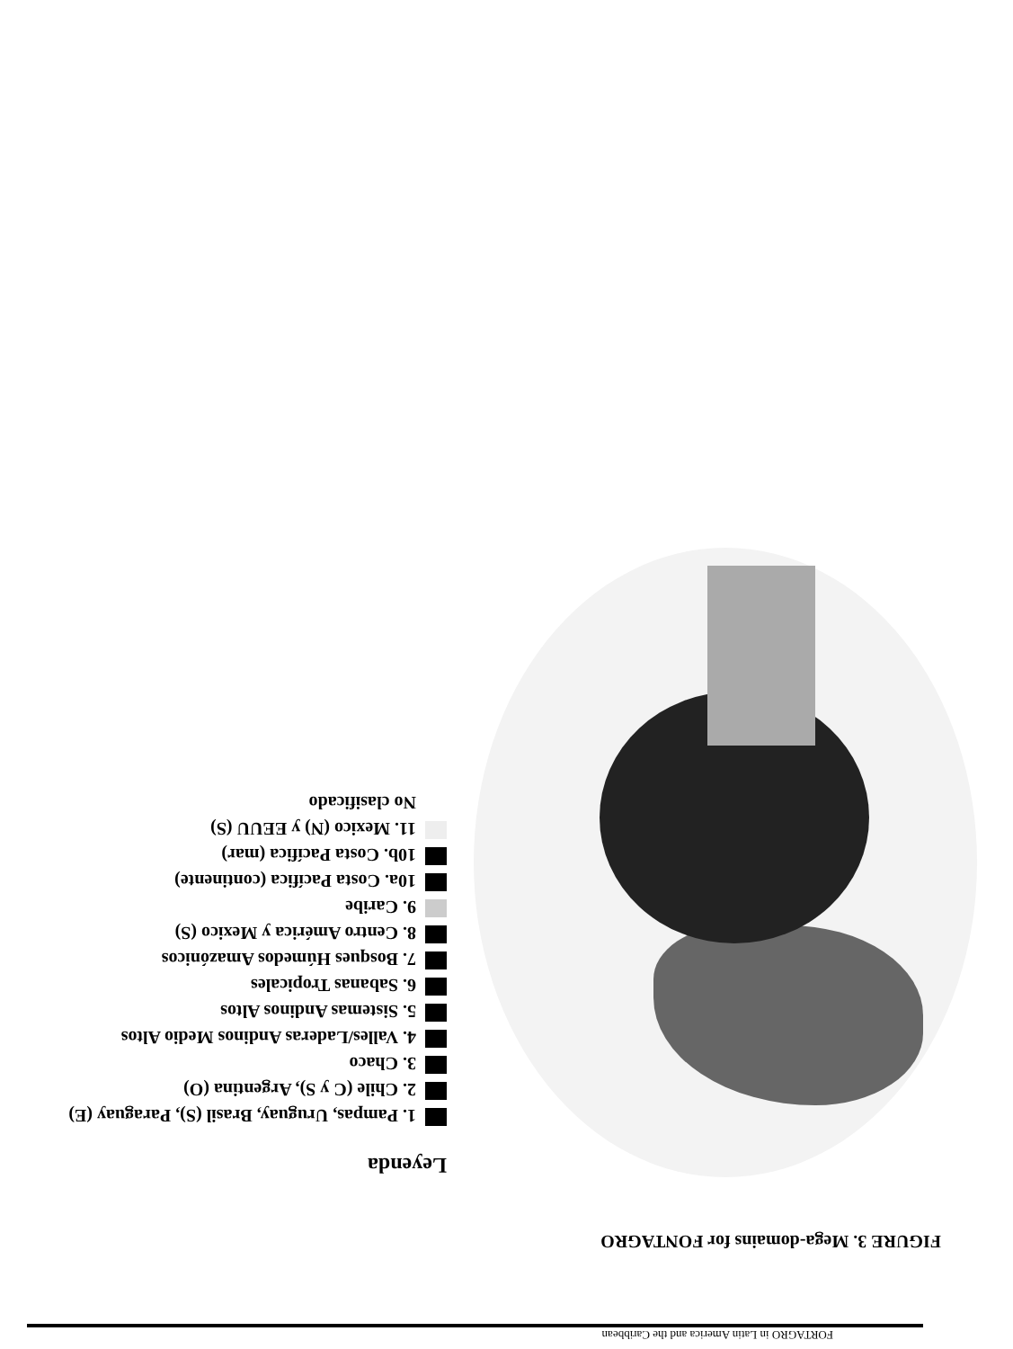FORTAGRO in Latin America and the Caribbean
FIGURE 3. Mega-domains for FONTAGRO
Leyenda
1. Pampas, Uruguay, Brasil (S), Paraguay (E)
2. Chile (C y S), Argentina (O)
3. Chaco
4. Valles/Laderas Andinos Medio Altos
5. Sistemas Andinos Altos
6. Sabanas Tropicales
7. Bosques Húmedos Amazónicos
8. Centro América y Mexico (S)
9. Caribe
10a. Costa Pacífica (continente)
10b. Costa Pacífica (mar)
11. Mexico (N) y EEUU (S)
No clasificado